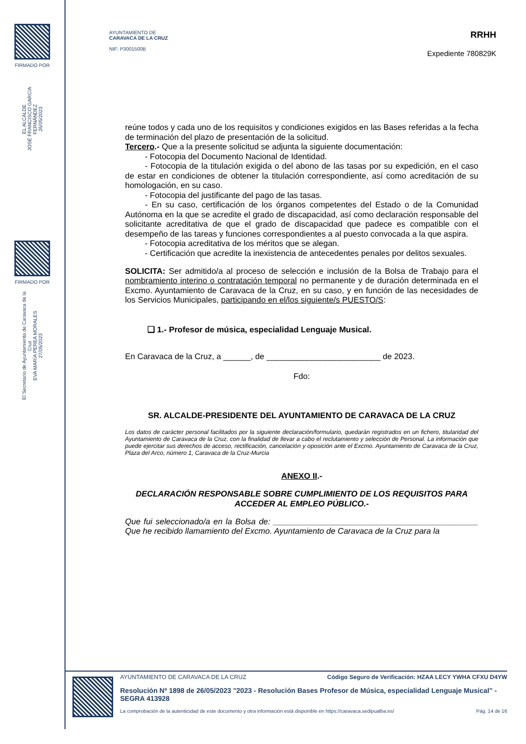FIRMADO POR
EL ALCALDE
JOSÉ FRANCISCO GARCÍA FERNÁNDEZ
26/05/2023
FIRMADO POR
El Secretario de Ayuntamiento de Caravaca de la Cruz
EVA MARÍA PEREA MORALES
27/05/2023
AYUNTAMIENTO DE
CARAVACA DE LA CRUZ
NIF: P3001500B
RRHH
Expediente 780829K
reúne todos y cada uno de los requisitos y condiciones exigidos en las Bases referidas a la fecha de terminación del plazo de presentación de la solicitud.
Tercero.- Que a la presente solicitud se adjunta la siguiente documentación:
- Fotocopia del Documento Nacional de Identidad.
- Fotocopia de la titulación exigida o del abono de las tasas por su expedición, en el caso de estar en condiciones de obtener la titulación correspondiente, así como acreditación de su homologación, en su caso.
- Fotocopia del justificante del pago de las tasas.
- En su caso, certificación de los órganos competentes del Estado o de la Comunidad Autónoma en la que se acredite el grado de discapacidad, así como declaración responsable del solicitante acreditativa de que el grado de discapacidad que padece es compatible con el desempeño de las tareas y funciones correspondientes a al puesto convocada a la que aspira.
- Fotocopia acreditativa de los méritos que se alegan.
- Certificación que acredite la inexistencia de antecedentes penales por delitos sexuales.
SOLICITA: Ser admitido/a al proceso de selección e inclusión de la Bolsa de Trabajo para el nombramiento interino o contratación temporal no permanente y de duración determinada en el Excmo. Ayuntamiento de Caravaca de la Cruz, en su caso, y en función de las necesidades de los Servicios Municipales, participando en el/los siguiente/s PUESTO/S:
❑ 1.- Profesor de música, especialidad Lenguaje Musical.
En Caravaca de la Cruz, a ______, de _________________________ de 2023.
Fdo:
SR. ALCALDE-PRESIDENTE DEL AYUNTAMIENTO DE CARAVACA DE LA CRUZ
Los datos de carácter personal facilitados por la siguiente declaración/formulario, quedarán registrados en un fichero, titularidad del Ayuntamiento de Caravaca de la Cruz, con la finalidad de llevar a cabo el reclutamiento y selección de Personal. La información que puede ejercitar sus derechos de acceso, rectificación, cancelación y oposición ante el Excmo. Ayuntamiento de Caravaca de la Cruz, Plaza del Arco, número 1, Caravaca de la Cruz-Murcia
ANEXO II.-
DECLARACIÓN RESPONSABLE SOBRE CUMPLIMIENTO DE LOS REQUISITOS PARA ACCEDER AL EMPLEO PÚBLICO.-
Que fui seleccionado/a en la Bolsa de: _____________________________________________ Que he recibido llamamiento del Excmo. Ayuntamiento de Caravaca de la Cruz para la
AYUNTAMIENTO DE CARAVACA DE LA CRUZ Código Seguro de Verificación: HZAA LECY YWHA CFXU D4YW
Resolución Nº 1898 de 26/05/2023 "2023 - Resolución Bases Profesor de Música, especialidad Lenguaje Musical" - SEGRA 413928
La comprobación de la autenticidad de este documento y otra información está disponible en https://caravaca.sedipualba.es/ Pág. 14 de 16